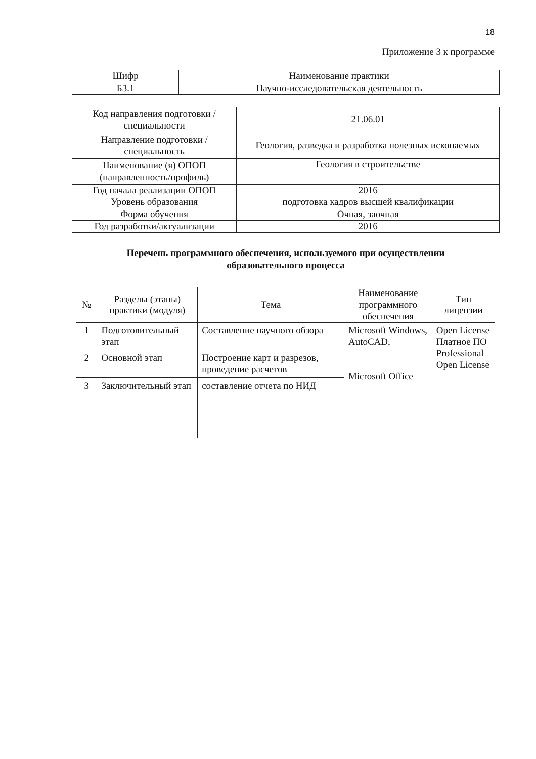18
Приложение 3 к программе
| Шифр | Наименование практики |
| Б3.1 | Научно-исследовательская деятельность |
| Код направления подготовки / специальности | 21.06.01 |
| Направление подготовки / специальность | Геология, разведка и разработка полезных ископаемых |
| Наименование (я) ОПОП (направленность/профиль) | Геология в строительстве |
| Год начала реализации ОПОП | 2016 |
| Уровень образования | подготовка кадров высшей квалификации |
| Форма обучения | Очная, заочная |
| Год разработки/актуализации | 2016 |
Перечень программного обеспечения, используемого при осуществлении
образовательного процесса
| № | Разделы (этапы) практики (модуля) | Тема | Наименование программного обеспечения | Тип лицензии |
| --- | --- | --- | --- | --- |
| 1 | Подготовительный этап | Составление научного обзора | Microsoft Windows, AutoCAD, Microsoft Office | Open License Платное ПО Professional Open License |
| 2 | Основной этап | Построение карт и разрезов, проведение расчетов | | |
| 3 | Заключительный этап | составление отчета по НИД | | |